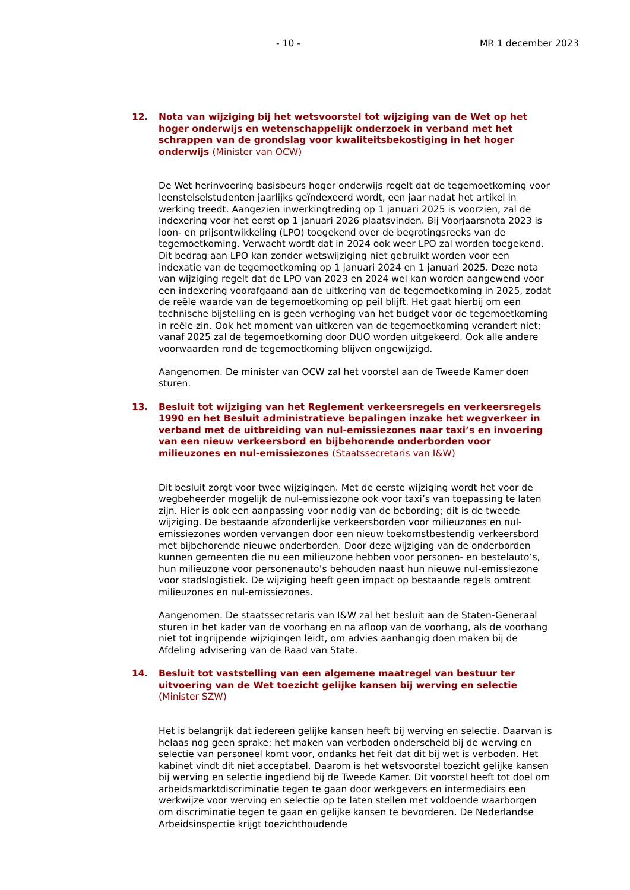- 10 - MR 1 december 2023
12. Nota van wijziging bij het wetsvoorstel tot wijziging van de Wet op het hoger onderwijs en wetenschappelijk onderzoek in verband met het schrappen van de grondslag voor kwaliteitsbekostiging in het hoger onderwijs (Minister van OCW)
De Wet herinvoering basisbeurs hoger onderwijs regelt dat de tegemoetkoming voor leenstelselstudenten jaarlijks geïndexeerd wordt, een jaar nadat het artikel in werking treedt. Aangezien inwerkingtreding op 1 januari 2025 is voorzien, zal de indexering voor het eerst op 1 januari 2026 plaatsvinden. Bij Voorjaarsnota 2023 is loon- en prijsontwikkeling (LPO) toegekend over de begrotingsreeks van de tegemoetkoming. Verwacht wordt dat in 2024 ook weer LPO zal worden toegekend. Dit bedrag aan LPO kan zonder wetswijziging niet gebruikt worden voor een indexatie van de tegemoetkoming op 1 januari 2024 en 1 januari 2025. Deze nota van wijziging regelt dat de LPO van 2023 en 2024 wel kan worden aangewend voor een indexering voorafgaand aan de uitkering van de tegemoetkoming in 2025, zodat de reële waarde van de tegemoetkoming op peil blijft. Het gaat hierbij om een technische bijstelling en is geen verhoging van het budget voor de tegemoetkoming in reële zin. Ook het moment van uitkeren van de tegemoetkoming verandert niet; vanaf 2025 zal de tegemoetkoming door DUO worden uitgekeerd. Ook alle andere voorwaarden rond de tegemoetkoming blijven ongewijzigd.
Aangenomen. De minister van OCW zal het voorstel aan de Tweede Kamer doen sturen.
13. Besluit tot wijziging van het Reglement verkeersregels en verkeersregels 1990 en het Besluit administratieve bepalingen inzake het wegverkeer in verband met de uitbreiding van nul-emissiezones naar taxi’s en invoering van een nieuw verkeersbord en bijbehorende onderborden voor milieuzones en nul-emissiezones (Staatssecretaris van I&W)
Dit besluit zorgt voor twee wijzigingen. Met de eerste wijziging wordt het voor de wegbeheerder mogelijk de nul-emissiezone ook voor taxi’s van toepassing te laten zijn. Hier is ook een aanpassing voor nodig van de bebording; dit is de tweede wijziging. De bestaande afzonderlijke verkeersborden voor milieuzones en nul-emissiezones worden vervangen door een nieuw toekomstbestendig verkeersbord met bijbehorende nieuwe onderborden. Door deze wijziging van de onderborden kunnen gemeenten die nu een milieuzone hebben voor personen- en bestelauto’s, hun milieuzone voor personenauto’s behouden naast hun nieuwe nul-emissiezone voor stadslogistiek. De wijziging heeft geen impact op bestaande regels omtrent milieuzones en nul-emissiezones.
Aangenomen. De staatssecretaris van I&W zal het besluit aan de Staten-Generaal sturen in het kader van de voorhang en na afloop van de voorhang, als de voorhang niet tot ingrijpende wijzigingen leidt, om advies aanhangig doen maken bij de Afdeling advisering van de Raad van State.
14. Besluit tot vaststelling van een algemene maatregel van bestuur ter uitvoering van de Wet toezicht gelijke kansen bij werving en selectie (Minister SZW)
Het is belangrijk dat iedereen gelijke kansen heeft bij werving en selectie. Daarvan is helaas nog geen sprake: het maken van verboden onderscheid bij de werving en selectie van personeel komt voor, ondanks het feit dat dit bij wet is verboden. Het kabinet vindt dit niet acceptabel. Daarom is het wetsvoorstel toezicht gelijke kansen bij werving en selectie ingediend bij de Tweede Kamer. Dit voorstel heeft tot doel om arbeidsmarktdiscriminatie tegen te gaan door werkgevers en intermediairs een werkwijze voor werving en selectie op te laten stellen met voldoende waarborgen om discriminatie tegen te gaan en gelijke kansen te bevorderen. De Nederlandse Arbeidsinspectie krijgt toezichthoudende